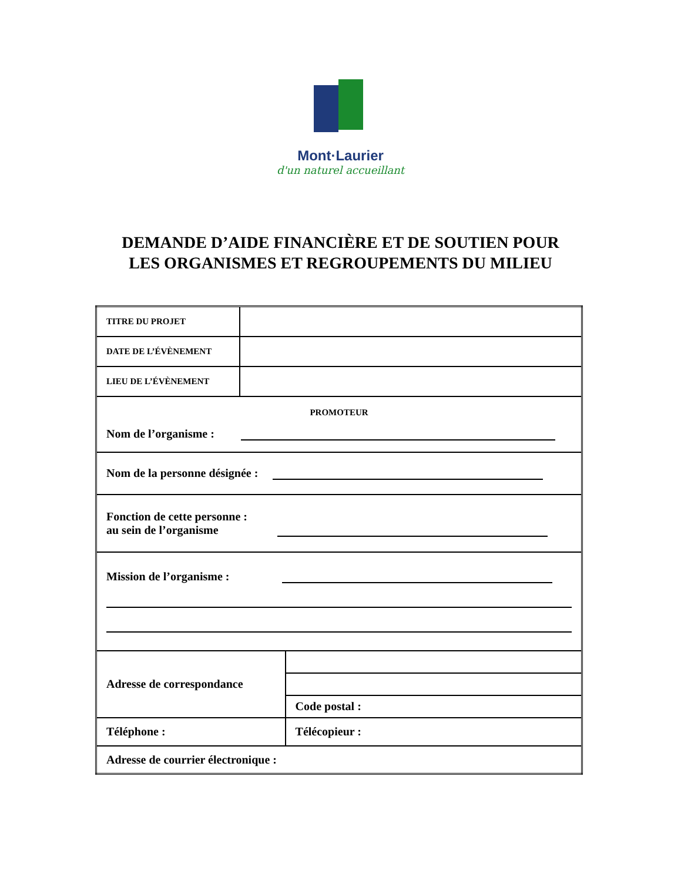Mont·Laurier
d'un naturel accueillant
DEMANDE D’AIDE FINANCIÈRE ET DE SOUTIEN POUR
LES ORGANISMES ET REGROUPEMENTS DU MILIEU
| TITRE DU PROJET | | |
| DATE DE L’ÉVÈNEMENT | | |
| LIEU DE L’ÉVÈNEMENT | | |
| PROMOTEUR Nom de l’organisme : | | |
| Nom de la personne désignée : | | |
| Fonction de cette personne : au sein de l’organisme | | |
| Mission de l’organisme : | | |
| Adresse de correspondance | | |
| | | Code postal : |
| Téléphone : | | Télécopieur : |
| Adresse de courrier électronique : | | |